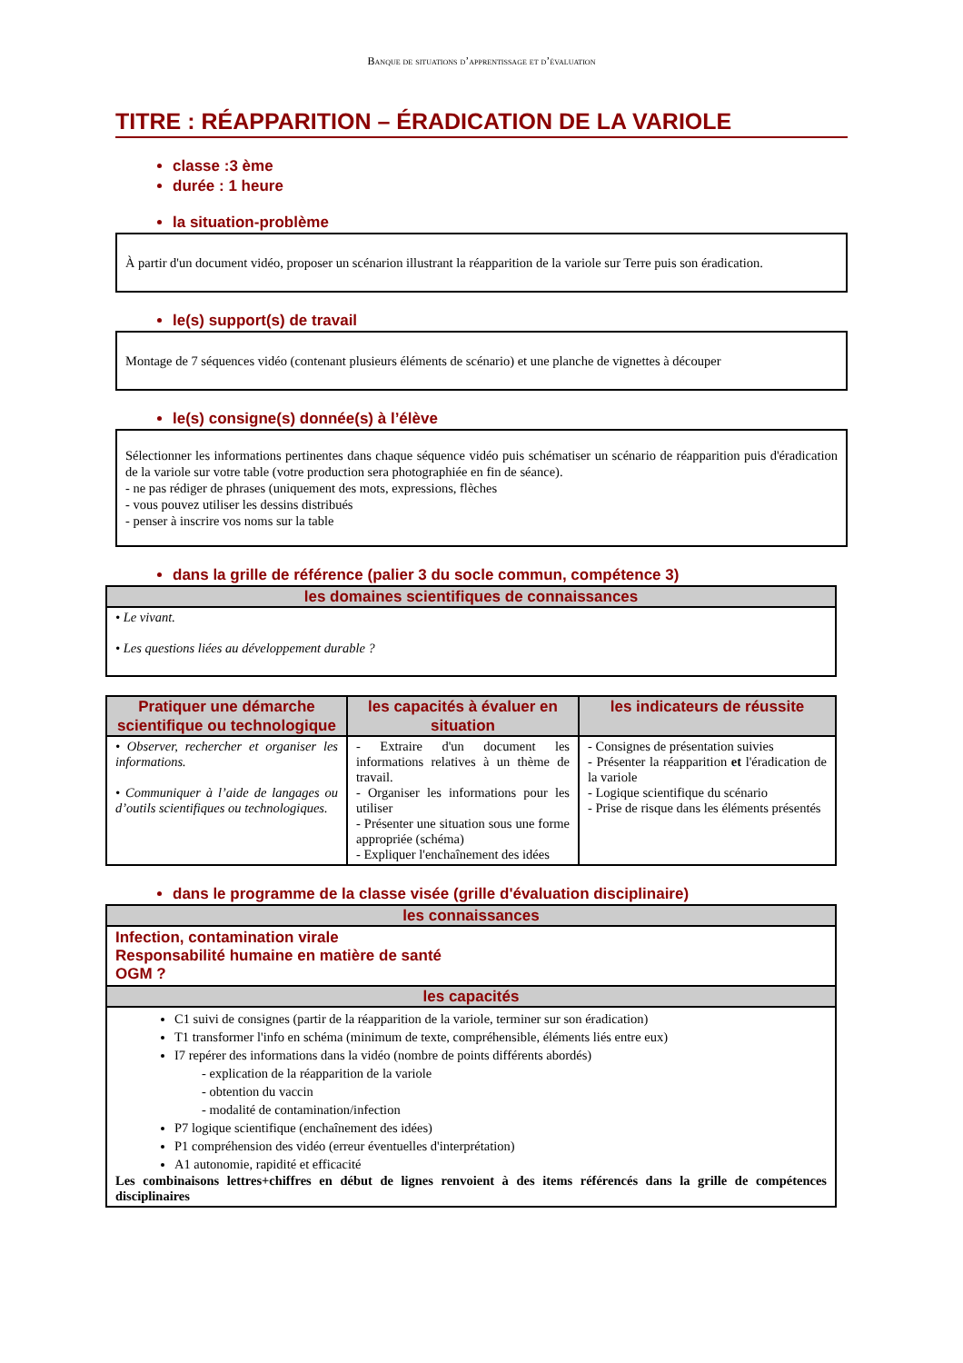Banque de situations d’apprentissage et d’évaluation
TITRE : RÉAPPARITION – ÉRADICATION DE LA VARIOLE
classe :3 ème
durée : 1 heure
la situation-problème
À partir d'un document vidéo, proposer un scénarion illustrant la réapparition de la variole sur Terre puis son éradication.
le(s) support(s) de travail
Montage de 7 séquences vidéo (contenant plusieurs éléments de scénario) et une planche de vignettes à découper
le(s) consigne(s) donnée(s) à l’élève
Sélectionner les informations pertinentes dans chaque séquence vidéo puis schématiser un scénario de réapparition puis d'éradication de la variole sur votre table (votre production sera photographiée en fin de séance).
- ne pas rédiger de phrases (uniquement des mots, expressions, flèches
- vous pouvez utiliser les dessins distribués
- penser à inscrire vos noms sur la table
dans la grille de référence (palier 3 du socle commun, compétence 3)
| les domaines scientifiques de connaissances |
| --- |
| • Le vivant. • Les questions liées au développement durable ? |
| Pratiquer une démarche scientifique ou technologique | les capacités à évaluer en situation | les indicateurs de réussite |
| --- | --- | --- |
| • Observer, rechercher et organiser les informations. • Communiquer à l’aide de langages ou d’outils scientifiques ou technologiques. | - Extraire d'un document les informations relatives à un thème de travail. - Organiser les informations pour les utiliser - Présenter une situation sous une forme appropriée (schéma) - Expliquer l'enchaînement des idées | - Consignes de présentation suivies - Présenter la réapparition et l'éradication de la variole - Logique scientifique du scénario - Prise de risque dans les éléments présentés |
dans le programme de la classe visée (grille d'évaluation disciplinaire)
| les connaissances |
| --- |
| Infection, contamination virale Responsabilité humaine en matière de santé OGM ? |
| les capacités |
| C1 suivi de consignes (partir de la réapparition de la variole, terminer sur son éradication) T1 transformer l'info en schéma (minimum de texte, compréhensible, éléments liés entre eux) I7 repérer des informations dans la vidéo (nombre de points différents abordés) - explication de la réapparition de la variole - obtention du vaccin - modalité de contamination/infection P7 logique scientifique (enchaînement des idées) P1 compréhension des vidéo (erreur éventuelles d'interprétation) A1 autonomie, rapidité et efficacité Les combinaisons lettres+chiffres en début de lignes renvoient à des items référencés dans la grille de compétences disciplinaires |